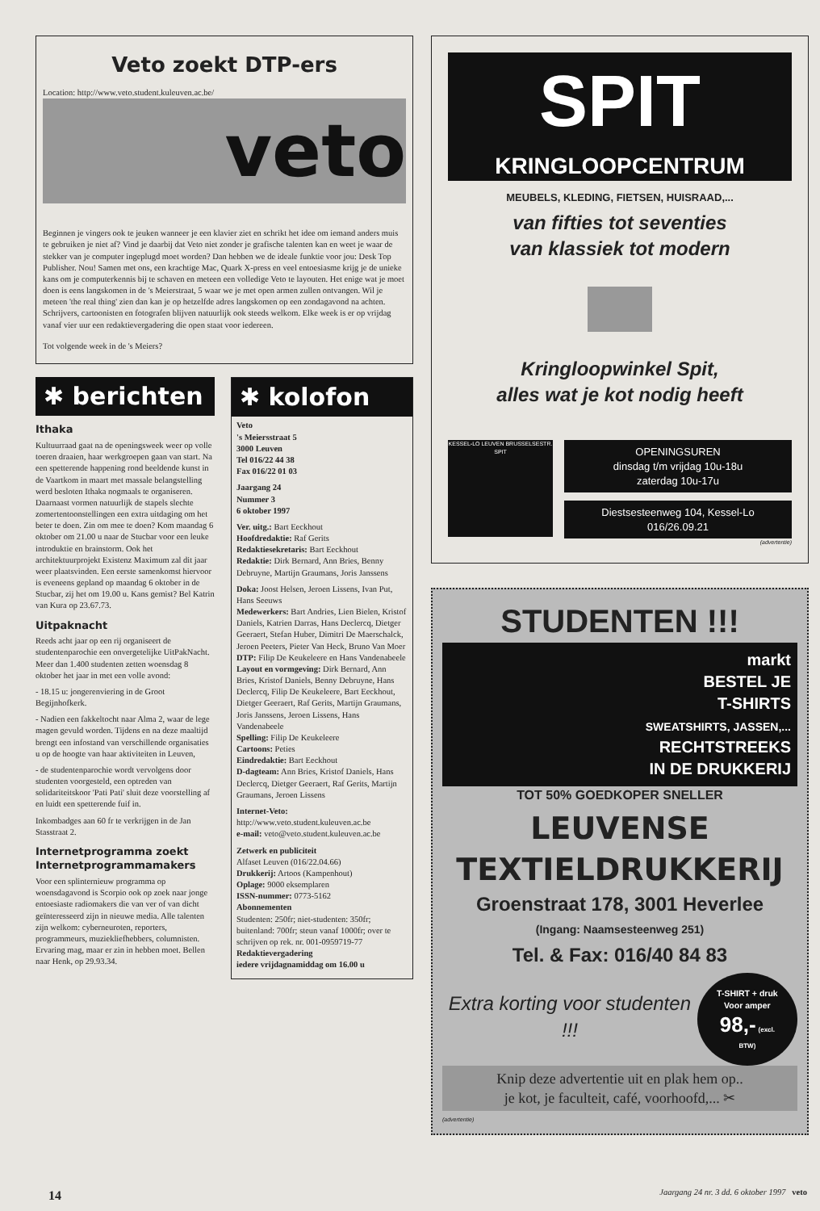Veto zoekt DTP-ers
Location: http://www.veto.student.kuleuven.ac.be/
veto
Beginnen je vingers ook te jeuken wanneer je een klavier ziet en schrikt het idee om iemand anders muis te gebruiken je niet af? Vind je daarbij dat Veto niet zonder je grafische talenten kan en weet je waar de stekker van je computer ingeplugd moet worden? Dan hebben we de ideale funktie voor jou: Desk Top Publisher. Nou! Samen met ons, een krachtige Mac, Quark X-press en veel entoesiasme krijg je de unieke kans om je computerkennis bij te schaven en meteen een volledige Veto te layouten. Het enige wat je moet doen is eens langskomen in de 's Meierstraat, 5 waar we je met open armen zullen ontvangen. Wil je meteen 'the real thing' zien dan kan je op hetzelfde adres langskomen op een zondagavond na achten. Schrijvers, cartoonisten en fotografen blijven natuurlijk ook steeds welkom. Elke week is er op vrijdag vanaf vier uur een redaktievergadering die open staat voor iedereen.
Tot volgende week in de 's Meiers?
✱ berichten
Ithaka
Kultuurraad gaat na de openingsweek weer op volle toeren draaien, haar werkgroepen gaan van start. Na een spetterende happening rond beeldende kunst in de Vaartkom in maart met massale belangstelling werd besloten Ithaka nogmaals te organiseren. Daarnaast vormen natuurlijk de stapels slechte zomertentoonstellingen een extra uitdaging om het beter te doen. Zin om mee te doen? Kom maandag 6 oktober om 21.00 u naar de Stucbar voor een leuke introduktie en brainstorm. Ook het architektuurprojekt Existenz Maximum zal dit jaar weer plaatsvinden. Een eerste samenkomst hiervoor is eveneens gepland op maandag 6 oktober in de Stucbar, zij het om 19.00 u. Kans gemist? Bel Katrin van Kura op 23.67.73.
Uitpaknacht
Reeds acht jaar op een rij organiseert de studentenparochie een onvergetelijke UitPakNacht. Meer dan 1.400 studenten zetten woensdag 8 oktober het jaar in met een volle avond:
- 18.15 u: jongerenviering in de Groot Begijnhofkerk.
- Nadien een fakkeltocht naar Alma 2, waar de lege magen gevuld worden. Tijdens en na deze maaltijd brengt een infostand van verschillende organisaties u op de hoogte van haar aktiviteiten in Leuven,
- de studentenparochie wordt vervolgens door studenten voorgesteld, een optreden van solidariteitskoor 'Pati Pati' sluit deze voorstelling af en luidt een spetterende fuif in.
Inkombadges aan 60 fr te verkrijgen in de Jan Stasstraat 2.
Internetprogramma zoekt Internetprogrammamakers
Voor een splinternieuw programma op woensdagavond is Scorpio ook op zoek naar jonge entoesiaste radiomakers die van ver of van dicht geïnteresseerd zijn in nieuwe media. Alle talenten zijn welkom: cyberneuroten, reporters, programmeurs, muziekliefhebbers, columnisten. Ervaring mag, maar er zin in hebben moet. Bellen naar Henk, op 29.93.34.
✱ kolofon
Veto
's Meiersstraat 5
3000 Leuven
Tel 016/22 44 38
Fax 016/22 01 03
Jaargang 24
Nummer 3
6 oktober 1997
Ver. uitg.: Bart Eeckhout
Hoofdredaktie: Raf Gerits
Redaktiesekretaris: Bart Eeckhout
Redaktie: Dirk Bernard, Ann Bries, Benny Debruyne, Martijn Graumans, Joris Janssens
Doka: Joost Helsen, Jeroen Lissens, Ivan Put, Hans Seeuws
Medewerkers: Bart Andries, Lien Bielen, Kristof Daniels, Katrien Darras, Hans Declercq, Dietger Geeraert, Stefan Huber, Dimitri De Maerschalck, Jeroen Peeters, Pieter Van Heck, Bruno Van Moer
DTP: Filip De Keukeleere en Hans Vandenabeele
Layout en vormgeving: Dirk Bernard, Ann Bries, Kristof Daniels, Benny Debruyne, Hans Declercq, Filip De Keukeleere, Bart Eeckhout, Dietger Geeraert, Raf Gerits, Martijn Graumans, Joris Janssens, Jeroen Lissens, Hans Vandenabeele
Spelling: Filip De Keukeleere
Cartoons: Peties
Eindredaktie: Bart Eeckhout
D-dagteam: Ann Bries, Kristof Daniels, Hans Declercq, Dietger Geeraert, Raf Gerits, Martijn Graumans, Jeroen Lissens
Internet-Veto:
http://www.veto.student.kuleuven.ac.be
e-mail: veto@veto.student.kuleuven.ac.be
Zetwerk en publiciteit
Alfaset Leuven (016/22.04.66)
Drukkerij: Artoos (Kampenhout)
Oplage: 9000 eksemplaren
ISSN-nummer: 0773-5162
Abonnementen
Studenten: 250fr; niet-studenten: 350fr; buitenland: 700fr; steun vanaf 1000fr; over te schrijven op rek. nr. 001-0959719-77
Redaktievergadering
iedere vrijdagnamiddag om 16.00 u
SPIT
KRINGLOOPCENTRUM
MEUBELS, KLEDING, FIETSEN, HUISRAAD,...
van fifties tot seventies
van klassiek tot modern
Kringloopwinkel Spit,
alles wat je kot nodig heeft
KESSEL-LO LEUVEN BRUSSELSESTR. SPIT
OPENINGSUREN
dinsdag t/m vrijdag 10u-18u
zaterdag 10u-17u
Diestsesteenweg 104, Kessel-Lo
016/26.09.21
(advertentie)
STUDENTEN !!!
markt
BESTEL JE
T-SHIRTS
SWEATSHIRTS, JASSEN,...
RECHTSTREEKS
IN DE DRUKKERIJ
TOT 50% GOEDKOPER SNELLER
LEUVENSE
TEXTIELDRUKKERIJ
Groenstraat 178, 3001 Heverlee
(Ingang: Naamsesteenweg 251)
Tel. & Fax: 016/40 84 83
Extra korting voor studenten !!!
T-SHIRT + druk
Voor amper
98,- (excl. BTW)
Knip deze advertentie uit en plak hem op..
je kot, je faculteit, café, voorhoofd,... ✂
(advertentie)
14 Jaargang 24 nr. 3 dd. 6 oktober 1997 veto